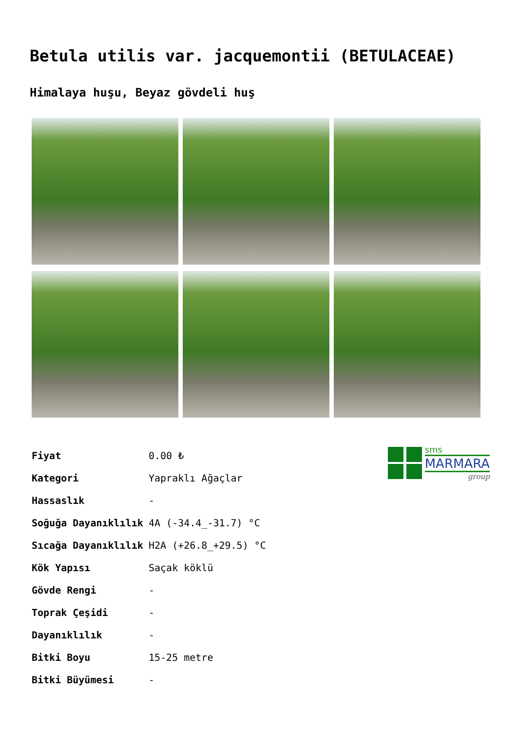Betula utilis var. jacquemontii (BETULACEAE)
Himalaya huşu, Beyaz gövdeli huş
| Fiyat | 0.00 ₺ |
| Kategori | Yapraklı Ağaçlar |
| Hassaslık | - |
| Soğuğa Dayanıklılık | 4A (-34.4_-31.7) °C |
| Sıcağa Dayanıklılık | H2A (+26.8_+29.5) °C |
| Kök Yapısı | Saçak köklü |
| Gövde Rengi | - |
| Toprak Çeşidi | - |
| Dayanıklılık | - |
| Bitki Boyu | 15-25 metre |
| Bitki Büyümesi | - |
sms
MARMARA
group